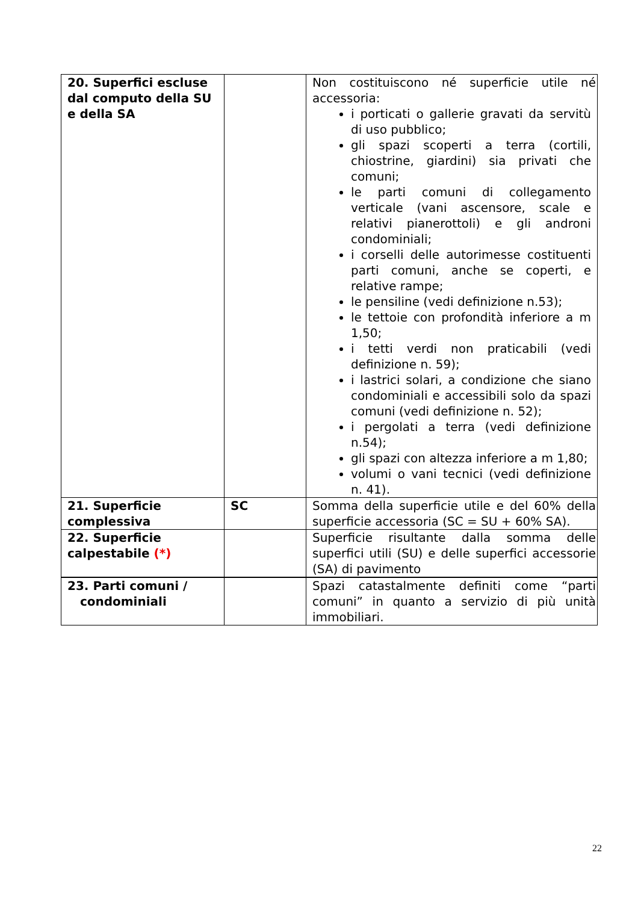| 20. Superfici escluse dal computo della SU e della SA | | Non costituiscono né superficie utile né accessoria: i porticati o gallerie gravati da servitù di uso pubblico; gli spazi scoperti a terra (cortili, chiostrine, giardini) sia privati che comuni; le parti comuni di collegamento verticale (vani ascensore, scale e relativi pianerottoli) e gli androni condominiali; i corselli delle autorimesse costituenti parti comuni, anche se coperti, e relative rampe; le pensiline (vedi definizione n.53); le tettoie con profondità inferiore a m 1,50; i tetti verdi non praticabili (vedi definizione n. 59); i lastrici solari, a condizione che siano condominiali e accessibili solo da spazi comuni (vedi definizione n. 52); i pergolati a terra (vedi definizione n.54); gli spazi con altezza inferiore a m 1,80; volumi o vani tecnici (vedi definizione n. 41). |
| 21. Superficie complessiva | SC | Somma della superficie utile e del 60% della superficie accessoria (SC = SU + 60% SA). |
| 22. Superficie calpestabile (*) | | Superficie risultante dalla somma delle superfici utili (SU) e delle superfici accessorie (SA) di pavimento |
| 23. Parti comuni / condominiali | | Spazi catastalmente definiti come “parti comuni” in quanto a servizio di più unità immobiliari. |
22